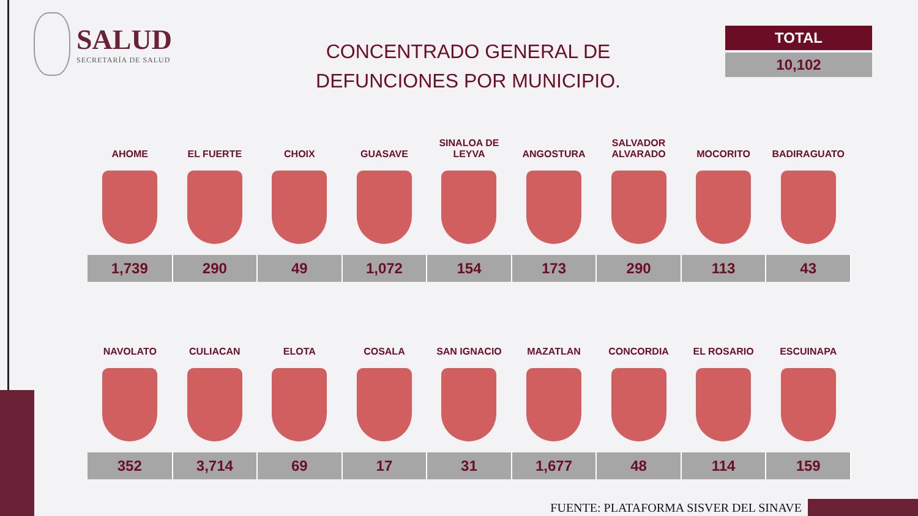SALUD
SECRETARÍA DE SALUD
CONCENTRADO GENERAL DE DEFUNCIONES POR MUNICIPIO.
TOTAL
10,102
| AHOME | EL FUERTE | CHOIX | GUASAVE | SINALOA DE LEYVA | ANGOSTURA | SALVADOR ALVARADO | MOCORITO | BADIRAGUATO |
| --- | --- | --- | --- | --- | --- | --- | --- | --- |
| 1,739 | 290 | 49 | 1,072 | 154 | 173 | 290 | 113 | 43 |
| NAVOLATO | CULIACAN | ELOTA | COSALA | SAN IGNACIO | MAZATLAN | CONCORDIA | EL ROSARIO | ESCUINAPA |
| 352 | 3,714 | 69 | 17 | 31 | 1,677 | 48 | 114 | 159 |
FUENTE: PLATAFORMA SISVER DEL SINAVE